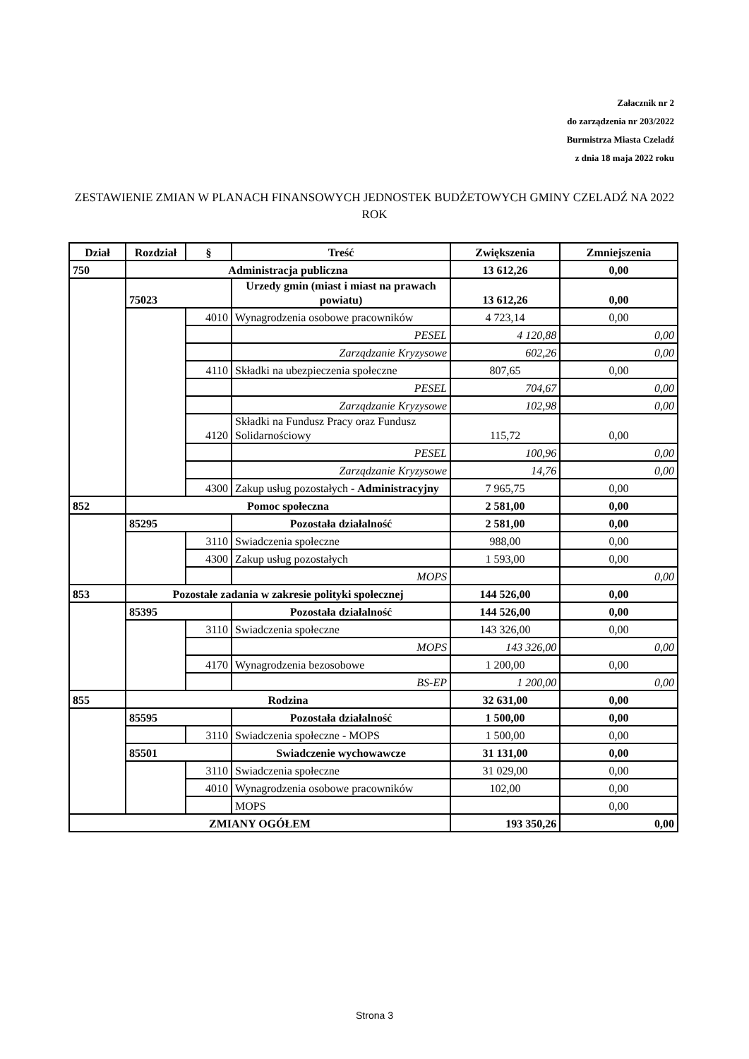Załacznik nr 2
do zarządzenia nr 203/2022
Burmistrza Miasta Czeladź
z dnia 18 maja 2022 roku
ZESTAWIENIE ZMIAN W PLANACH FINANSOWYCH JEDNOSTEK BUDŻETOWYCH GMINY CZELADŹ NA 2022 ROK
| Dział | Rozdział | § | Treść | Zwiększenia | Zmniejszenia |
| --- | --- | --- | --- | --- | --- |
| 750 | Administracja publiczna | | | 13 612,26 | 0,00 |
| | 75023 | | Urzedy gmin (miast i miast na prawach powiatu) | 13 612,26 | 0,00 |
| | | 4010 | Wynagrodzenia osobowe pracowników | 4 723,14 | 0,00 |
| | | | PESEL | 4 120,88 | 0,00 |
| | | | Zarządzanie Kryzysowe | 602,26 | 0,00 |
| | | 4110 | Składki na ubezpieczenia społeczne | 807,65 | 0,00 |
| | | | PESEL | 704,67 | 0,00 |
| | | | Zarządzanie Kryzysowe | 102,98 | 0,00 |
| | | 4120 | Składki na Fundusz Pracy oraz Fundusz Solidarnościowy | 115,72 | 0,00 |
| | | | PESEL | 100,96 | 0,00 |
| | | | Zarządzanie Kryzysowe | 14,76 | 0,00 |
| | | 4300 | Zakup usług pozostałych - Administracyjny | 7 965,75 | 0,00 |
| 852 | Pomoc społeczna | | | 2 581,00 | 0,00 |
| | 85295 | | Pozostała działalność | 2 581,00 | 0,00 |
| | | 3110 | Swiadczenia społeczne | 988,00 | 0,00 |
| | | 4300 | Zakup usług pozostałych | 1 593,00 | 0,00 |
| | | | MOPS | | 0,00 |
| 853 | Pozostałe zadania w zakresie polityki społecznej | | | 144 526,00 | 0,00 |
| | 85395 | | Pozostała działalność | 144 526,00 | 0,00 |
| | | 3110 | Swiadczenia społeczne | 143 326,00 | 0,00 |
| | | | MOPS | 143 326,00 | 0,00 |
| | | 4170 | Wynagrodzenia bezosobowe | 1 200,00 | 0,00 |
| | | | BS-EP | 1 200,00 | 0,00 |
| 855 | Rodzina | | | 32 631,00 | 0,00 |
| | 85595 | | Pozostała działalność | 1 500,00 | 0,00 |
| | | 3110 | Swiadczenia społeczne - MOPS | 1 500,00 | 0,00 |
| | 85501 | | Swiadczenie wychowawcze | 31 131,00 | 0,00 |
| | | 3110 | Swiadczenia społeczne | 31 029,00 | 0,00 |
| | | 4010 | Wynagrodzenia osobowe pracowników | 102,00 | 0,00 |
| | | | MOPS | | 0,00 |
| ZMIANY OGÓŁEM | | | | 193 350,26 | 0,00 |
Strona 3